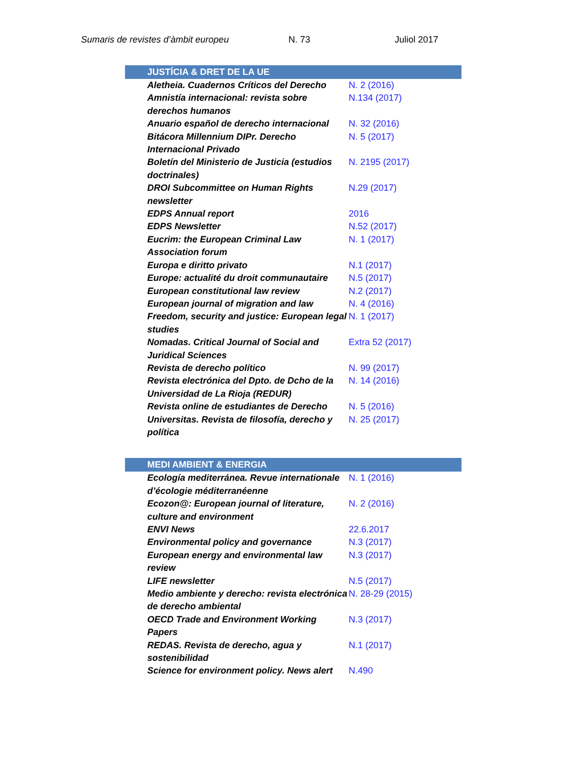Sumaris de revistes d’àmbit europeu N. 73 Juliol 2017
| JUSTÍCIA & DRET DE LA UE | |
| --- | --- |
| Aletheia. Cuadernos Críticos del Derecho | N. 2 (2016) |
| Amnistía internacional: revista sobre derechos humanos | N.134 (2017) |
| Anuario español de derecho internacional | N. 32 (2016) |
| Bitácora Millennium DIPr. Derecho Internacional Privado | N. 5 (2017) |
| Boletín del Ministerio de Justicia (estudios doctrinales) | N. 2195 (2017) |
| DROI Subcommittee on Human Rights newsletter | N.29 (2017) |
| EDPS Annual report | 2016 |
| EDPS Newsletter | N.52 (2017) |
| Eucrim: the European Criminal Law Association forum | N. 1 (2017) |
| Europa e diritto privato | N.1 (2017) |
| Europe: actualité du droit communautaire | N.5 (2017) |
| European constitutional law review | N.2 (2017) |
| European journal of migration and law | N. 4 (2016) |
| Freedom, security and justice: European legal studies | N. 1 (2017) |
| Nomadas. Critical Journal of Social and Juridical Sciences | Extra 52 (2017) |
| Revista de derecho político | N. 99 (2017) |
| Revista electrónica del Dpto. de Dcho de la Universidad de La Rioja (REDUR) | N. 14 (2016) |
| Revista online de estudiantes de Derecho | N. 5 (2016) |
| Universitas. Revista de filosofía, derecho y política | N. 25 (2017) |
| MEDI AMBIENT & ENERGIA | |
| Ecología mediterránea. Revue internationale d’écologie méditerranéenne | N. 1 (2016) |
| Ecozon@: European journal of literature, culture and environment | N. 2 (2016) |
| ENVI News | 22.6.2017 |
| Environmental policy and governance | N.3 (2017) |
| European energy and environmental law review | N.3 (2017) |
| LIFE newsletter | N.5 (2017) |
| Medio ambiente y derecho: revista electrónica de derecho ambiental | N. 28-29 (2015) |
| OECD Trade and Environment Working Papers | N.3 (2017) |
| REDAS. Revista de derecho, agua y sostenibilidad | N.1 (2017) |
| Science for environment policy. News alert | N.490 |